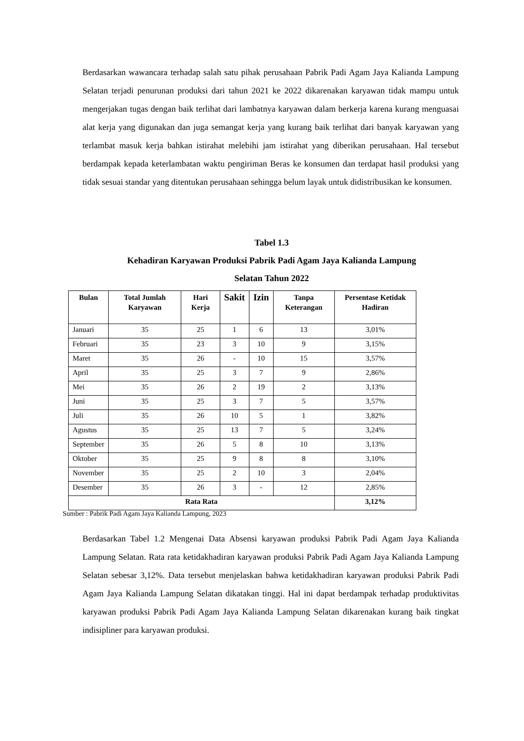Berdasarkan wawancara terhadap salah satu pihak perusahaan Pabrik Padi Agam Jaya Kalianda Lampung Selatan terjadi penurunan produksi dari tahun 2021 ke 2022 dikarenakan karyawan tidak mampu untuk mengerjakan tugas dengan baik terlihat dari lambatnya karyawan dalam berkerja karena kurang menguasai alat kerja yang digunakan dan juga semangat kerja yang kurang baik terlihat dari banyak karyawan yang terlambat masuk kerja bahkan istirahat melebihi jam istirahat yang diberikan perusahaan. Hal tersebut berdampak kepada keterlambatan waktu pengiriman Beras ke konsumen dan terdapat hasil produksi yang tidak sesuai standar yang ditentukan perusahaan sehingga belum layak untuk didistribusikan ke konsumen.
Tabel 1.3
Kehadiran Karyawan Produksi Pabrik Padi Agam Jaya Kalianda Lampung
Selatan Tahun 2022
| Bulan | Total Jumlah Karyawan | Hari Kerja | Sakit | Izin | Tanpa Keterangan | Persentase Ketidak Hadiran |
| --- | --- | --- | --- | --- | --- | --- |
| Januari | 35 | 25 | 1 | 6 | 13 | 3,01% |
| Februari | 35 | 23 | 3 | 10 | 9 | 3,15% |
| Maret | 35 | 26 | - | 10 | 15 | 3,57% |
| April | 35 | 25 | 3 | 7 | 9 | 2,86% |
| Mei | 35 | 26 | 2 | 19 | 2 | 3,13% |
| Juni | 35 | 25 | 3 | 7 | 5 | 3,57% |
| Juli | 35 | 26 | 10 | 5 | 1 | 3,82% |
| Agustus | 35 | 25 | 13 | 7 | 5 | 3,24% |
| September | 35 | 26 | 5 | 8 | 10 | 3,13% |
| Oktober | 35 | 25 | 9 | 8 | 8 | 3,10% |
| November | 35 | 25 | 2 | 10 | 3 | 2,04% |
| Desember | 35 | 26 | 3 | - | 12 | 2,85% |
| Rata Rata | | | | | | 3,12% |
Sumber : Pabrik Padi Agam Jaya Kalianda Lampung, 2023
Berdasarkan Tabel 1.2 Mengenai Data Absensi karyawan produksi Pabrik Padi Agam Jaya Kalianda Lampung Selatan. Rata rata ketidakhadiran karyawan produksi Pabrik Padi Agam Jaya Kalianda Lampung Selatan sebesar 3,12%. Data tersebut menjelaskan bahwa ketidakhadiran karyawan produksi Pabrik Padi Agam Jaya Kalianda Lampung Selatan dikatakan tinggi. Hal ini dapat berdampak terhadap produktivitas karyawan produksi Pabrik Padi Agam Jaya Kalianda Lampung Selatan dikarenakan kurang baik tingkat indisipliner para karyawan produksi.